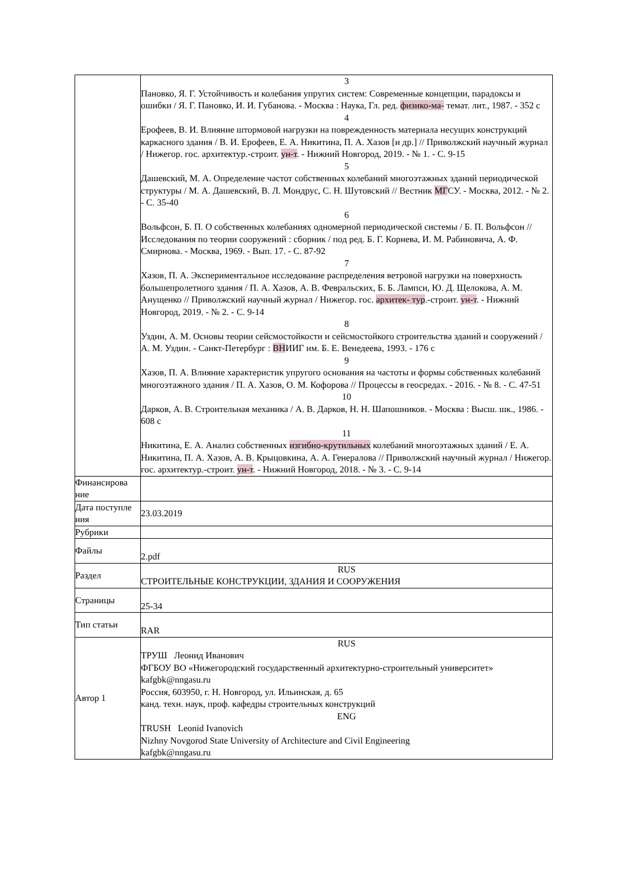| | 3 Пановко, Я. Г. Устойчивость и колебания упругих систем: Современные концепции, парадоксы и ошибки / Я. Г. Пановко, И. И. Губанова. - Москва : Наука, Гл. ред. физико-ма- темат. лит., 1987. - 352 с 4 Ерофеев, В. И. Влияние штормовой нагрузки на поврежденность материала несущих конструкций каркасного здания / В. И. Ерофеев, Е. А. Никитина, П. А. Хазов [и др.] // Приволжский научный журнал / Нижегор. гос. архитектур.-строит. ун-т . - Нижний Новгород, 2019. - № 1. - С. 9-15 5 Дашевский, М. А. Определение частот собственных колебаний многоэтажных зданий периодической структуры / М. А. Дашевский, В. Л. Мондрус, С. Н. Шутовский // Вестник МГ СУ. - Москва, 2012. - № 2. - С. 35-40 6 Вольфсон, Б. П. О собственных колебаниях одномерной периодической системы / Б. П. Вольфсон // Исследования по теории сооружений : сборник / под ред. Б. Г. Корнева, И. М. Рабиновича, А. Ф. Смирнова. - Москва, 1969. - Вып. 17. - С. 87-92 7 Хазов, П. А. Экспериментальное исследование распределения ветровой нагрузки на поверхность большепролетного здания / П. А. Хазов, А. В. Февральских, Б. Б. Лампси, Ю. Д. Щелокова, А. М. Анущенко // Приволжский научный журнал / Нижегор. гос. архитек- тур .-строит. ун-т . - Нижний Новгород, 2019. - № 2. - С. 9-14 8 Уздин, А. М. Основы теории сейсмостойкости и сейсмостойкого строительства зданий и сооружений / А. М. Уздин. - Санкт-Петербург : ВН ИИГ им. Б. Е. Венедеева, 1993. - 176 с 9 Хазов, П. А. Влияние характеристик упругого основания на частоты и формы собственных колебаний многоэтажного здания / П. А. Хазов, О. М. Кофорова // Процессы в геосредах. - 2016. - № 8. - С. 47-51 10 Дарков, А. В. Строительная механика / А. В. Дарков, Н. Н. Шапошников. - Москва : Высш. шк., 1986. - 608 с 11 Никитина, Е. А. Анализ собственных изгибно-крутильных колебаний многоэтажных зданий / Е. А. Никитина, П. А. Хазов, А. В. Крыцовкина, А. А. Генералова // Приволжский научный журнал / Нижегор. гос. архитектур.-строит. ун-т . - Нижний Новгород, 2018. - № 3. - С. 9-14 |
| Финансирова ние | |
| Дата поступле ния | 23.03.2019 |
| Рубрики | |
| Файлы | 2.pdf |
| Раздел | RUS СТРОИТЕЛЬНЫЕ КОНСТРУКЦИИ, ЗДАНИЯ И СООРУЖЕНИЯ |
| Страницы | 25-34 |
| Тип статьи | RAR |
| Автор 1 | RUS ТРУШ Леонид Иванович ФГБОУ ВО «Нижегородский государственный архитектурно-строительный университет» kafgbk@nngasu.ru Россия, 603950, г. Н. Новгород, ул. Ильинская, д. 65 канд. техн. наук, проф. кафедры строительных конструкций ENG TRUSH Leonid Ivanovich Nizhny Novgorod State University of Architecture and Civil Engineering kafgbk@nngasu.ru |